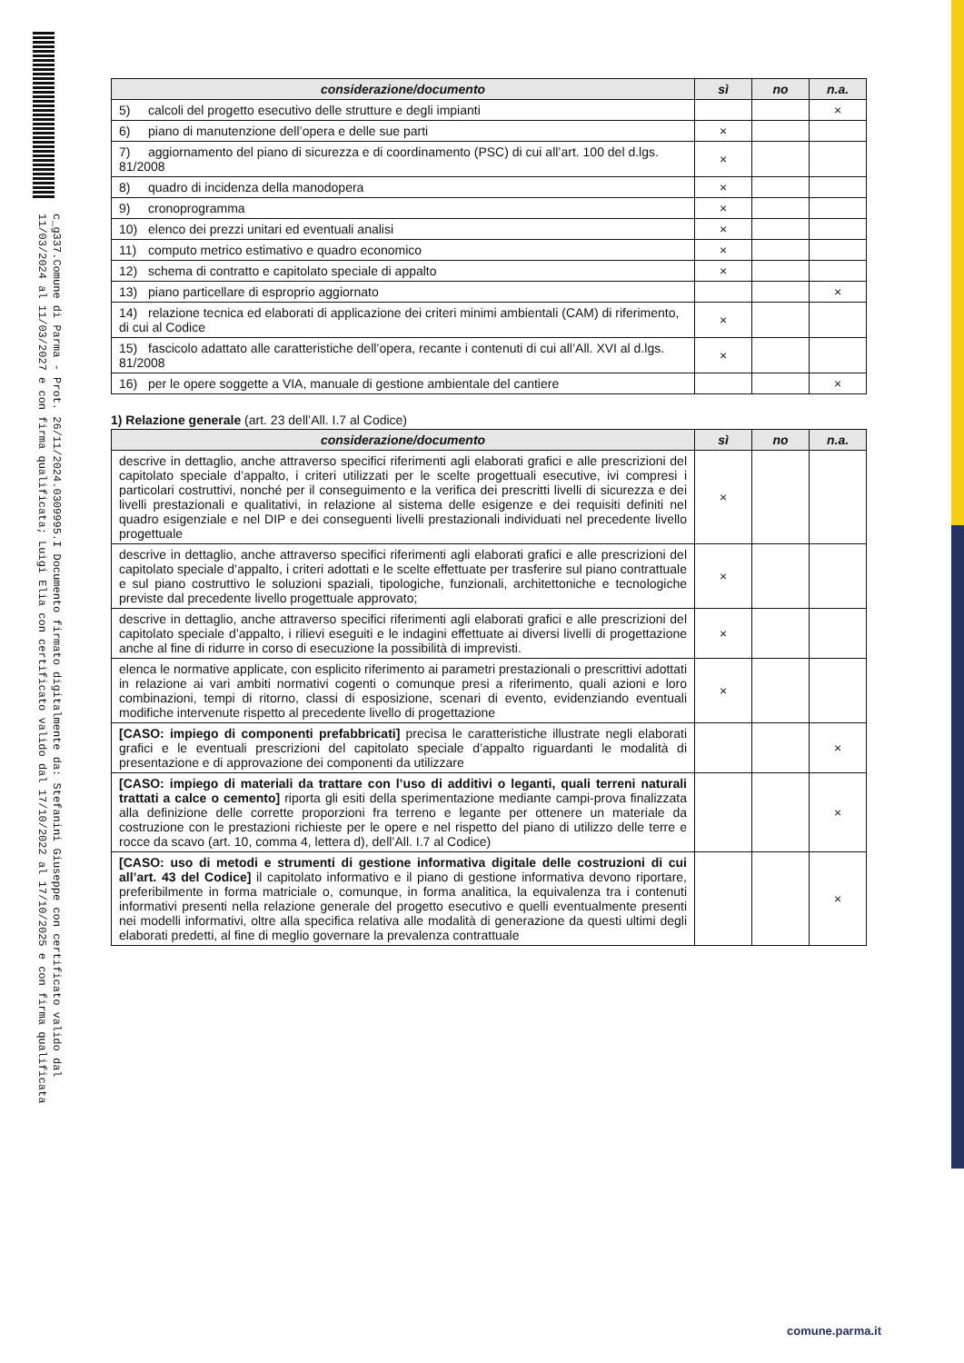c_g337.Comune di Parma - Prot. 26/11/2024.0309995.I Documento firmato digitalmente da: Stefanini Giuseppe con certificato valido dal 11/03/2024 al 11/03/2027 e con firma qualificata; Luigi Elia con certificato valido dal 17/10/2022 al 17/10/2025 e con firma qualificata
| considerazione/documento | sì | no | n.a. |
| --- | --- | --- | --- |
| 5) calcoli del progetto esecutivo delle strutture e degli impianti | | | × |
| 6) piano di manutenzione dell’opera e delle sue parti | × | | |
| 7) aggiornamento del piano di sicurezza e di coordinamento (PSC) di cui all’art. 100 del d.lgs. 81/2008 | × | | |
| 8) quadro di incidenza della manodopera | × | | |
| 9) cronoprogramma | × | | |
| 10) elenco dei prezzi unitari ed eventuali analisi | × | | |
| 11) computo metrico estimativo e quadro economico | × | | |
| 12) schema di contratto e capitolato speciale di appalto | × | | |
| 13) piano particellare di esproprio aggiornato | | | × |
| 14) relazione tecnica ed elaborati di applicazione dei criteri minimi ambientali (CAM) di riferimento, di cui al Codice | × | | |
| 15) fascicolo adattato alle caratteristiche dell’opera, recante i contenuti di cui all’All. XVI al d.lgs. 81/2008 | × | | |
| 16) per le opere soggette a VIA, manuale di gestione ambientale del cantiere | | | × |
1) Relazione generale (art. 23 dell’All. I.7 al Codice)
| considerazione/documento | sì | no | n.a. |
| --- | --- | --- | --- |
| descrive in dettaglio, anche attraverso specifici riferimenti agli elaborati grafici e alle prescrizioni del capitolato speciale d’appalto, i criteri utilizzati per le scelte progettuali esecutive, ivi compresi i particolari costruttivi, nonché per il conseguimento e la verifica dei prescritti livelli di sicurezza e dei livelli prestazionali e qualitativi, in relazione al sistema delle esigenze e dei requisiti definiti nel quadro esigenziale e nel DIP e dei conseguenti livelli prestazionali individuati nel precedente livello progettuale | × | | |
| descrive in dettaglio, anche attraverso specifici riferimenti agli elaborati grafici e alle prescrizioni del capitolato speciale d’appalto, i criteri adottati e le scelte effettuate per trasferire sul piano contrattuale e sul piano costruttivo le soluzioni spaziali, tipologiche, funzionali, architettoniche e tecnologiche previste dal precedente livello progettuale approvato; | × | | |
| descrive in dettaglio, anche attraverso specifici riferimenti agli elaborati grafici e alle prescrizioni del capitolato speciale d’appalto, i rilievi eseguiti e le indagini effettuate ai diversi livelli di progettazione anche al fine di ridurre in corso di esecuzione la possibilità di imprevisti. | × | | |
| elenca le normative applicate, con esplicito riferimento ai parametri prestazionali o prescrittivi adottati in relazione ai vari ambiti normativi cogenti o comunque presi a riferimento, quali azioni e loro combinazioni, tempi di ritorno, classi di esposizione, scenari di evento, evidenziando eventuali modifiche intervenute rispetto al precedente livello di progettazione | × | | |
| [CASO: impiego di componenti prefabbricati] precisa le caratteristiche illustrate negli elaborati grafici e le eventuali prescrizioni del capitolato speciale d’appalto riguardanti le modalità di presentazione e di approvazione dei componenti da utilizzare | | | × |
| [CASO: impiego di materiali da trattare con l’uso di additivi o leganti, quali terreni naturali trattati a calce o cemento] riporta gli esiti della sperimentazione mediante campi-prova finalizzata alla definizione delle corrette proporzioni fra terreno e legante per ottenere un materiale da costruzione con le prestazioni richieste per le opere e nel rispetto del piano di utilizzo delle terre e rocce da scavo (art. 10, comma 4, lettera d), dell’All. I.7 al Codice) | | | × |
| [CASO: uso di metodi e strumenti di gestione informativa digitale delle costruzioni di cui all’art. 43 del Codice] il capitolato informativo e il piano di gestione informativa devono riportare, preferibilmente in forma matriciale o, comunque, in forma analitica, la equivalenza tra i contenuti informativi presenti nella relazione generale del progetto esecutivo e quelli eventualmente presenti nei modelli informativi, oltre alla specifica relativa alle modalità di generazione da questi ultimi degli elaborati predetti, al fine di meglio governare la prevalenza contrattuale | | | × |
comune.parma.it